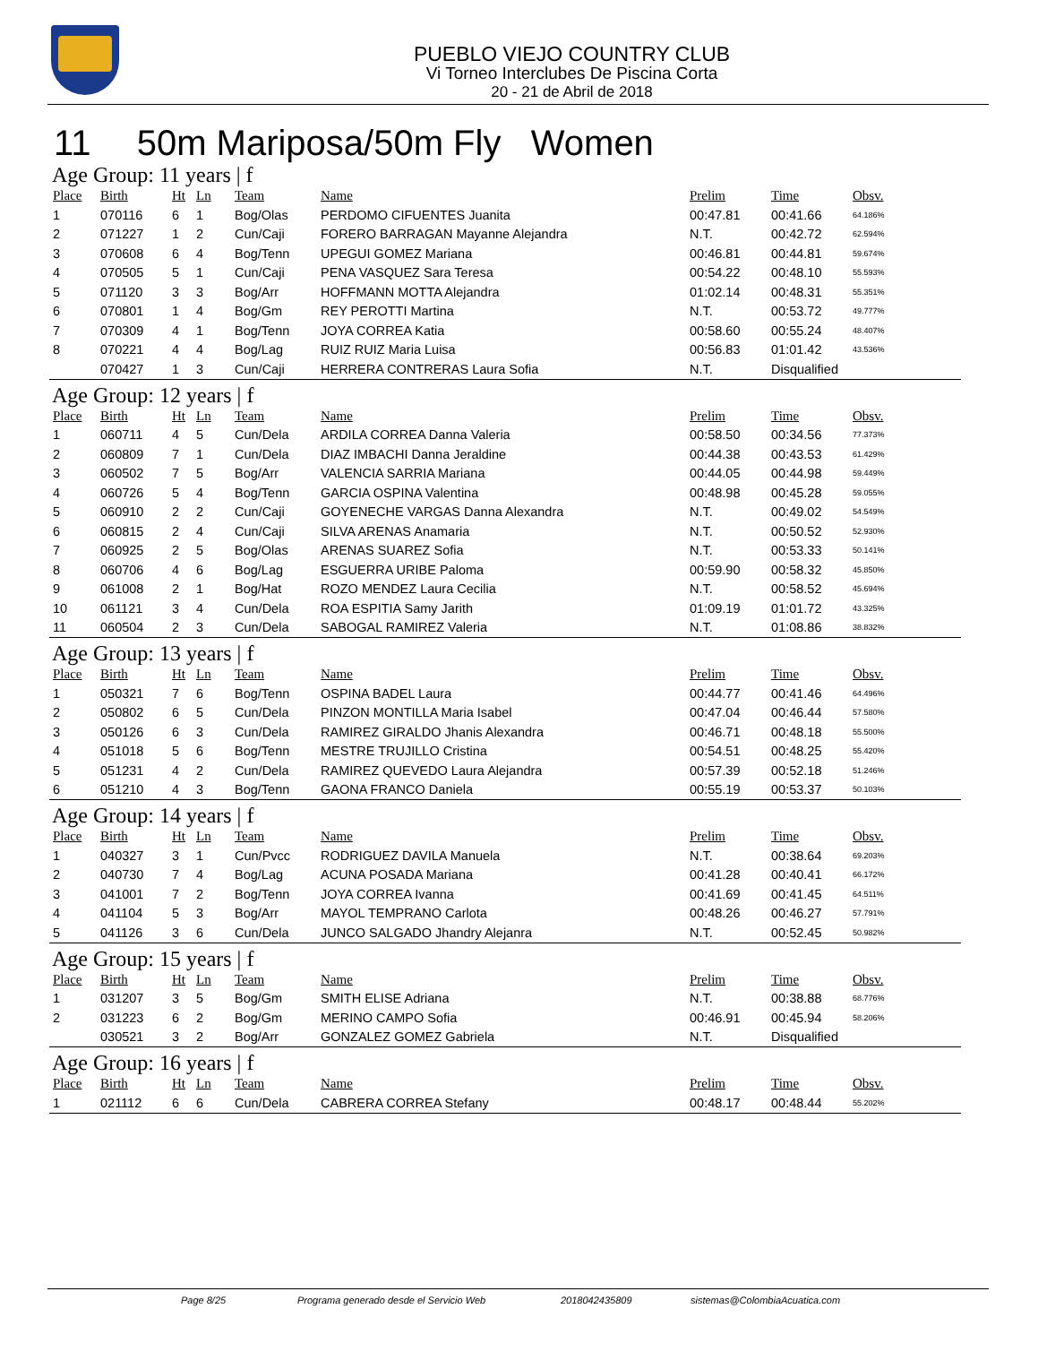PUEBLO VIEJO COUNTRY CLUB
Vi Torneo Interclubes De Piscina Corta
20 - 21 de Abril de 2018
11 50m Mariposa/50m Fly Women
Age Group: 11 years | f
| Place | Birth | Ht | Ln | Team | Name | Prelim | Time | Obsv. |
| --- | --- | --- | --- | --- | --- | --- | --- | --- |
| 1 | 070116 | 6 | 1 | Bog/Olas | PERDOMO CIFUENTES Juanita | 00:47.81 | 00:41.66 | 64.186% |
| 2 | 071227 | 1 | 2 | Cun/Caji | FORERO BARRAGAN Mayanne Alejandra | N.T. | 00:42.72 | 62.594% |
| 3 | 070608 | 6 | 4 | Bog/Tenn | UPEGUI GOMEZ Mariana | 00:46.81 | 00:44.81 | 59.674% |
| 4 | 070505 | 5 | 1 | Cun/Caji | PENA VASQUEZ Sara Teresa | 00:54.22 | 00:48.10 | 55.593% |
| 5 | 071120 | 3 | 3 | Bog/Arr | HOFFMANN MOTTA Alejandra | 01:02.14 | 00:48.31 | 55.351% |
| 6 | 070801 | 1 | 4 | Bog/Gm | REY PEROTTI Martina | N.T. | 00:53.72 | 49.777% |
| 7 | 070309 | 4 | 1 | Bog/Tenn | JOYA CORREA Katia | 00:58.60 | 00:55.24 | 48.407% |
| 8 | 070221 | 4 | 4 | Bog/Lag | RUIZ RUIZ Maria Luisa | 00:56.83 | 01:01.42 | 43.536% |
| | 070427 | 1 | 3 | Cun/Caji | HERRERA CONTRERAS Laura Sofia | N.T. | Disqualified | |
Age Group: 12 years | f
| Place | Birth | Ht | Ln | Team | Name | Prelim | Time | Obsv. |
| --- | --- | --- | --- | --- | --- | --- | --- | --- |
| 1 | 060711 | 4 | 5 | Cun/Dela | ARDILA CORREA Danna Valeria | 00:58.50 | 00:34.56 | 77.373% |
| 2 | 060809 | 7 | 1 | Cun/Dela | DIAZ IMBACHI Danna Jeraldine | 00:44.38 | 00:43.53 | 61.429% |
| 3 | 060502 | 7 | 5 | Bog/Arr | VALENCIA SARRIA Mariana | 00:44.05 | 00:44.98 | 59.449% |
| 4 | 060726 | 5 | 4 | Bog/Tenn | GARCIA OSPINA Valentina | 00:48.98 | 00:45.28 | 59.055% |
| 5 | 060910 | 2 | 2 | Cun/Caji | GOYENECHE VARGAS Danna Alexandra | N.T. | 00:49.02 | 54.549% |
| 6 | 060815 | 2 | 4 | Cun/Caji | SILVA ARENAS Anamaria | N.T. | 00:50.52 | 52.930% |
| 7 | 060925 | 2 | 5 | Bog/Olas | ARENAS SUAREZ Sofia | N.T. | 00:53.33 | 50.141% |
| 8 | 060706 | 4 | 6 | Bog/Lag | ESGUERRA URIBE Paloma | 00:59.90 | 00:58.32 | 45.850% |
| 9 | 061008 | 2 | 1 | Bog/Hat | ROZO MENDEZ Laura Cecilia | N.T. | 00:58.52 | 45.694% |
| 10 | 061121 | 3 | 4 | Cun/Dela | ROA ESPITIA Samy Jarith | 01:09.19 | 01:01.72 | 43.325% |
| 11 | 060504 | 2 | 3 | Cun/Dela | SABOGAL RAMIREZ Valeria | N.T. | 01:08.86 | 38.832% |
Age Group: 13 years | f
| Place | Birth | Ht | Ln | Team | Name | Prelim | Time | Obsv. |
| --- | --- | --- | --- | --- | --- | --- | --- | --- |
| 1 | 050321 | 7 | 6 | Bog/Tenn | OSPINA BADEL Laura | 00:44.77 | 00:41.46 | 64.496% |
| 2 | 050802 | 6 | 5 | Cun/Dela | PINZON MONTILLA Maria Isabel | 00:47.04 | 00:46.44 | 57.580% |
| 3 | 050126 | 6 | 3 | Cun/Dela | RAMIREZ GIRALDO Jhanis Alexandra | 00:46.71 | 00:48.18 | 55.500% |
| 4 | 051018 | 5 | 6 | Bog/Tenn | MESTRE TRUJILLO Cristina | 00:54.51 | 00:48.25 | 55.420% |
| 5 | 051231 | 4 | 2 | Cun/Dela | RAMIREZ QUEVEDO Laura Alejandra | 00:57.39 | 00:52.18 | 51.246% |
| 6 | 051210 | 4 | 3 | Bog/Tenn | GAONA FRANCO Daniela | 00:55.19 | 00:53.37 | 50.103% |
Age Group: 14 years | f
| Place | Birth | Ht | Ln | Team | Name | Prelim | Time | Obsv. |
| --- | --- | --- | --- | --- | --- | --- | --- | --- |
| 1 | 040327 | 3 | 1 | Cun/Pvcc | RODRIGUEZ DAVILA Manuela | N.T. | 00:38.64 | 69.203% |
| 2 | 040730 | 7 | 4 | Bog/Lag | ACUNA POSADA Mariana | 00:41.28 | 00:40.41 | 66.172% |
| 3 | 041001 | 7 | 2 | Bog/Tenn | JOYA CORREA Ivanna | 00:41.69 | 00:41.45 | 64.511% |
| 4 | 041104 | 5 | 3 | Bog/Arr | MAYOL TEMPRANO Carlota | 00:48.26 | 00:46.27 | 57.791% |
| 5 | 041126 | 3 | 6 | Cun/Dela | JUNCO SALGADO Jhandry Alejanra | N.T. | 00:52.45 | 50.982% |
Age Group: 15 years | f
| Place | Birth | Ht | Ln | Team | Name | Prelim | Time | Obsv. |
| --- | --- | --- | --- | --- | --- | --- | --- | --- |
| 1 | 031207 | 3 | 5 | Bog/Gm | SMITH ELISE Adriana | N.T. | 00:38.88 | 68.776% |
| 2 | 031223 | 6 | 2 | Bog/Gm | MERINO CAMPO Sofia | 00:46.91 | 00:45.94 | 58.206% |
| | 030521 | 3 | 2 | Bog/Arr | GONZALEZ GOMEZ Gabriela | N.T. | Disqualified | |
Age Group: 16 years | f
| Place | Birth | Ht | Ln | Team | Name | Prelim | Time | Obsv. |
| --- | --- | --- | --- | --- | --- | --- | --- | --- |
| 1 | 021112 | 6 | 6 | Cun/Dela | CABRERA CORREA Stefany | 00:48.17 | 00:48.44 | 55.202% |
Page 8/25 Programa generado desde el Servicio Web 2018042435809 sistemas@ColombiaAcuatica.com